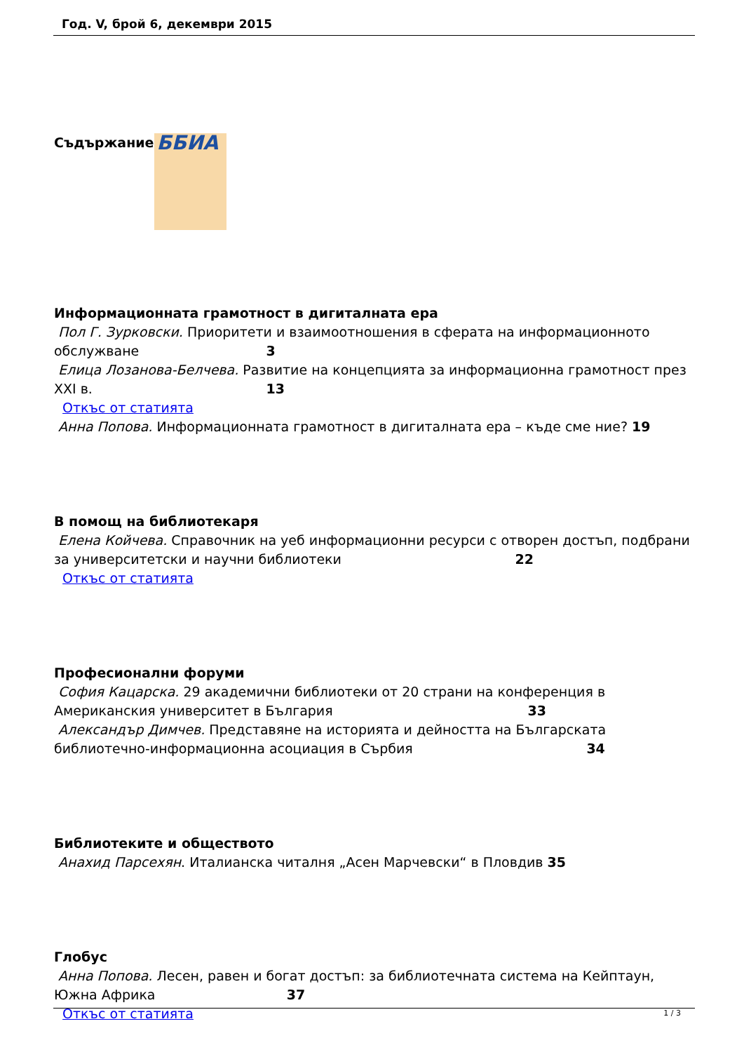Год. V, брой 6, декември 2015
Съдържание ББИА
Информационната грамотност в дигиталната ера
Пол Г. Зурковски. Приоритети и взаимоотношения в сферата на информационното обслужване 3
Елица Лозанова-Белчева. Развитие на концепцията за информационна грамотност през XXI в. 13
Откъс от статията
Анна Попова. Информационната грамотност в дигиталната ера – къде сме ние? 19
В помощ на библиотекаря
Елена Койчева. Справочник на уеб информационни ресурси с отворен достъп, подбрани за университетски и научни библиотеки 22
Откъс от статията
Професионални форуми
София Кацарска. 29 академични библиотеки от 20 страни на конференция в Американския университет в България 33
Александър Димчев. Представяне на историята и дейността на Българската библиотечно-информационна асоциация в Сърбия 34
Библиотеките и обществото
Анахид Парсехян. Италианска читалня „Асен Марчевски“ в Пловдив 35
Глобус
Анна Попова. Лесен, равен и богат достъп: за библиотечната система на Кейптаун, Южна Африка 37
Откъс от статията
1 / 3